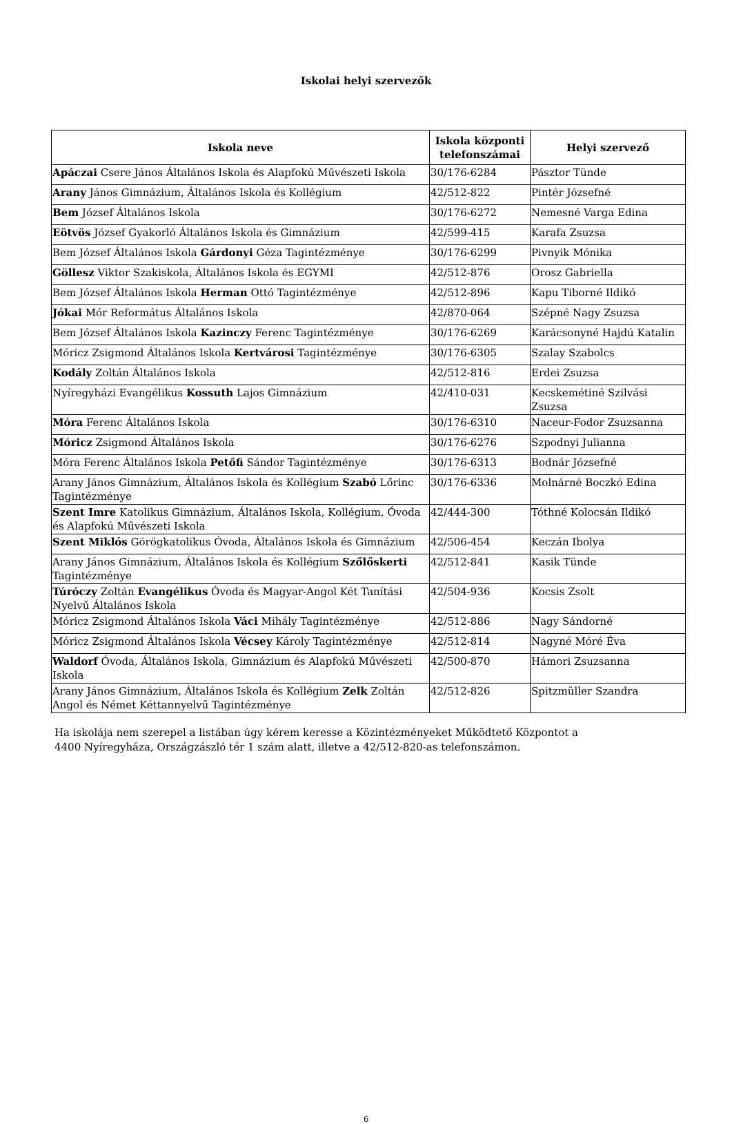Iskolai helyi szervezők
| Iskola neve | Iskola központi telefonszámai | Helyi szervező |
| --- | --- | --- |
| Apáczai Csere János Általános Iskola és Alapfokú Művészeti Iskola | 30/176-6284 | Pásztor Tünde |
| Arany János Gimnázium, Általános Iskola és Kollégium | 42/512-822 | Pintér Józsefné |
| Bem József Általános Iskola | 30/176-6272 | Nemesné Varga Edina |
| Eötvös József Gyakorló Általános Iskola és Gimnázium | 42/599-415 | Karafa Zsuzsa |
| Bem József Általános Iskola Gárdonyi Géza Tagintézménye | 30/176-6299 | Pivnyik Mónika |
| Göllesz Viktor Szakiskola, Általános Iskola és EGYMI | 42/512-876 | Orosz Gabriella |
| Bem József Általános Iskola Herman Ottó Tagintézménye | 42/512-896 | Kapu Tiborné Ildikó |
| Jókai Mór Református Általános Iskola | 42/870-064 | Szépné Nagy Zsuzsa |
| Bem József Általános Iskola Kazinczy Ferenc Tagintézménye | 30/176-6269 | Karácsonyné Hajdú Katalin |
| Móricz Zsigmond Általános Iskola Kertvárosi Tagintézménye | 30/176-6305 | Szalay Szabolcs |
| Kodály Zoltán Általános Iskola | 42/512-816 | Erdei Zsuzsa |
| Nyíregyházi Evangélikus Kossuth Lajos Gimnázium | 42/410-031 | Kecskemétiné Szilvási Zsuzsa |
| Móra Ferenc Általános Iskola | 30/176-6310 | Naceur-Fodor Zsuzsanna |
| Móricz Zsigmond Általános Iskola | 30/176-6276 | Szpodnyi Julianna |
| Móra Ferenc Általános Iskola Petőfi Sándor Tagintézménye | 30/176-6313 | Bodnár Józsefné |
| Arany János Gimnázium, Általános Iskola és Kollégium Szabó Lőrinc Tagintézménye | 30/176-6336 | Molnárné Boczkó Edina |
| Szent Imre Katolikus Gimnázium, Általános Iskola, Kollégium, Óvoda és Alapfokú Művészeti Iskola | 42/444-300 | Tóthné Kolocsán Ildikó |
| Szent Miklós Görögkatolikus Óvoda, Általános Iskola és Gimnázium | 42/506-454 | Keczán Ibolya |
| Arany János Gimnázium, Általános Iskola és Kollégium Szőlőskerti Tagintézménye | 42/512-841 | Kasik Tünde |
| Túróczy Zoltán Evangélikus Óvoda és Magyar-Angol Két Tanítási Nyelvű Általános Iskola | 42/504-936 | Kocsis Zsolt |
| Móricz Zsigmond Általános Iskola Váci Mihály Tagintézménye | 42/512-886 | Nagy Sándorné |
| Móricz Zsigmond Általános Iskola Vécsey Károly Tagintézménye | 42/512-814 | Nagyné Móré Éva |
| Waldorf Óvoda, Általános Iskola, Gimnázium és Alapfokú Művészeti Iskola | 42/500-870 | Hámori Zsuzsanna |
| Arany János Gimnázium, Általános Iskola és Kollégium Zelk Zoltán Angol és Német Kéttannyelvű Tagintézménye | 42/512-826 | Spitzmüller Szandra |
Ha iskolája nem szerepel a listában úgy kérem keresse a Közintézményeket Működtető Központot a
4400 Nyíregyháza, Országzászló tér 1 szám alatt, illetve a 42/512-820-as telefonszámon.
6